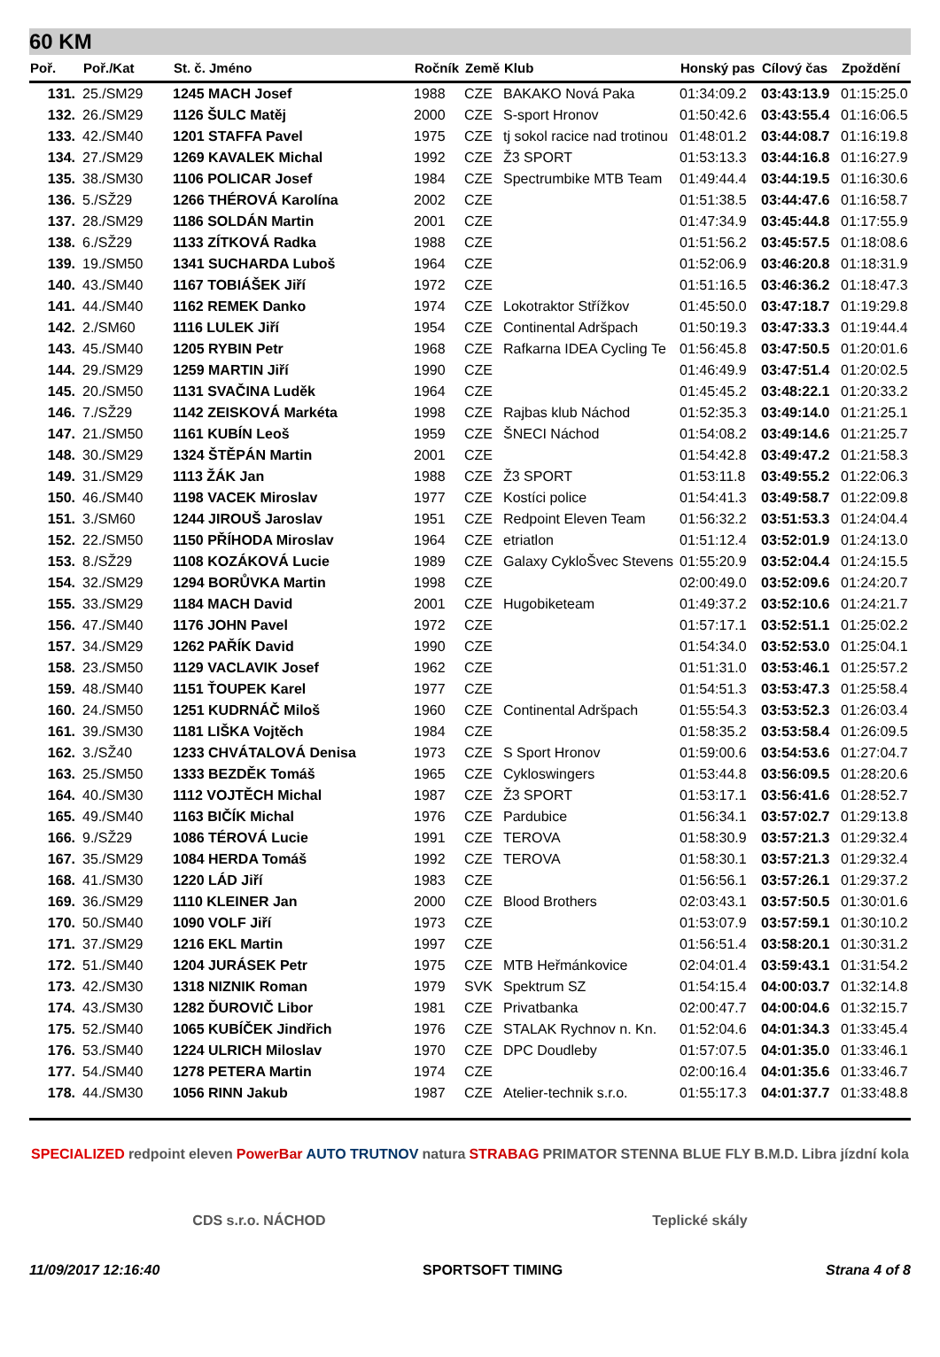60 KM
| Poř. | Poř./Kat | St. č. Jméno | Ročník | Země | Klub | Honský pas | Cílový čas | Zpoždění |
| --- | --- | --- | --- | --- | --- | --- | --- | --- |
| 131. | 25./SM29 | 1245 MACH Josef | 1988 | CZE | BAKAKO Nová Paka | 01:34:09.2 | 03:43:13.9 | 01:15:25.0 |
| 132. | 26./SM29 | 1126 ŠULC Matěj | 2000 | CZE | S-sport Hronov | 01:50:42.6 | 03:43:55.4 | 01:16:06.5 |
| 133. | 42./SM40 | 1201 STAFFA Pavel | 1975 | CZE | tj sokol racice nad trotinou | 01:48:01.2 | 03:44:08.7 | 01:16:19.8 |
| 134. | 27./SM29 | 1269 KAVALEK Michal | 1992 | CZE | Ž3 SPORT | 01:53:13.3 | 03:44:16.8 | 01:16:27.9 |
| 135. | 38./SM30 | 1106 POLICAR Josef | 1984 | CZE | Spectrumbike MTB Team | 01:49:44.4 | 03:44:19.5 | 01:16:30.6 |
| 136. | 5./SŽ29 | 1266 THÉROVÁ Karolína | 2002 | CZE | | 01:51:38.5 | 03:44:47.6 | 01:16:58.7 |
| 137. | 28./SM29 | 1186 SOLDÁN Martin | 2001 | CZE | | 01:47:34.9 | 03:45:44.8 | 01:17:55.9 |
| 138. | 6./SŽ29 | 1133 ZÍTKOVÁ Radka | 1988 | CZE | | 01:51:56.2 | 03:45:57.5 | 01:18:08.6 |
| 139. | 19./SM50 | 1341 SUCHARDA Luboš | 1964 | CZE | | 01:52:06.9 | 03:46:20.8 | 01:18:31.9 |
| 140. | 43./SM40 | 1167 TOBIÁŠEK Jiří | 1972 | CZE | | 01:51:16.5 | 03:46:36.2 | 01:18:47.3 |
| 141. | 44./SM40 | 1162 REMEK Danko | 1974 | CZE | Lokotraktor Střížkov | 01:45:50.0 | 03:47:18.7 | 01:19:29.8 |
| 142. | 2./SM60 | 1116 LULEK Jiří | 1954 | CZE | Continental Adršpach | 01:50:19.3 | 03:47:33.3 | 01:19:44.4 |
| 143. | 45./SM40 | 1205 RYBIN Petr | 1968 | CZE | Rafkarna IDEA Cycling Te | 01:56:45.8 | 03:47:50.5 | 01:20:01.6 |
| 144. | 29./SM29 | 1259 MARTIN Jiří | 1990 | CZE | | 01:46:49.9 | 03:47:51.4 | 01:20:02.5 |
| 145. | 20./SM50 | 1131 SVAČINA Luděk | 1964 | CZE | | 01:45:45.2 | 03:48:22.1 | 01:20:33.2 |
| 146. | 7./SŽ29 | 1142 ZEISKOVÁ Markéta | 1998 | CZE | Rajbas klub Náchod | 01:52:35.3 | 03:49:14.0 | 01:21:25.1 |
| 147. | 21./SM50 | 1161 KUBÍN Leoš | 1959 | CZE | ŠNECI Náchod | 01:54:08.2 | 03:49:14.6 | 01:21:25.7 |
| 148. | 30./SM29 | 1324 ŠTĚPÁN Martin | 2001 | CZE | | 01:54:42.8 | 03:49:47.2 | 01:21:58.3 |
| 149. | 31./SM29 | 1113 ŽÁK Jan | 1988 | CZE | Ž3 SPORT | 01:53:11.8 | 03:49:55.2 | 01:22:06.3 |
| 150. | 46./SM40 | 1198 VACEK Miroslav | 1977 | CZE | Kostíci police | 01:54:41.3 | 03:49:58.7 | 01:22:09.8 |
| 151. | 3./SM60 | 1244 JIROUŠ Jaroslav | 1951 | CZE | Redpoint Eleven Team | 01:56:32.2 | 03:51:53.3 | 01:24:04.4 |
| 152. | 22./SM50 | 1150 PŘÍHODA Miroslav | 1964 | CZE | etriatlon | 01:51:12.4 | 03:52:01.9 | 01:24:13.0 |
| 153. | 8./SŽ29 | 1108 KOZÁKOVÁ Lucie | 1989 | CZE | Galaxy CykloŠvec Stevens | 01:55:20.9 | 03:52:04.4 | 01:24:15.5 |
| 154. | 32./SM29 | 1294 BORŮVKA Martin | 1998 | CZE | | 02:00:49.0 | 03:52:09.6 | 01:24:20.7 |
| 155. | 33./SM29 | 1184 MACH David | 2001 | CZE | Hugobiketeam | 01:49:37.2 | 03:52:10.6 | 01:24:21.7 |
| 156. | 47./SM40 | 1176 JOHN Pavel | 1972 | CZE | | 01:57:17.1 | 03:52:51.1 | 01:25:02.2 |
| 157. | 34./SM29 | 1262 PAŘÍK David | 1990 | CZE | | 01:54:34.0 | 03:52:53.0 | 01:25:04.1 |
| 158. | 23./SM50 | 1129 VACLAVIK Josef | 1962 | CZE | | 01:51:31.0 | 03:53:46.1 | 01:25:57.2 |
| 159. | 48./SM40 | 1151 ŤOUPEK Karel | 1977 | CZE | | 01:54:51.3 | 03:53:47.3 | 01:25:58.4 |
| 160. | 24./SM50 | 1251 KUDRNÁČ Miloš | 1960 | CZE | Continental Adršpach | 01:55:54.3 | 03:53:52.3 | 01:26:03.4 |
| 161. | 39./SM30 | 1181 LIŠKA Vojtěch | 1984 | CZE | | 01:58:35.2 | 03:53:58.4 | 01:26:09.5 |
| 162. | 3./SŽ40 | 1233 CHVÁTALOVÁ Denisa | 1973 | CZE | S Sport Hronov | 01:59:00.6 | 03:54:53.6 | 01:27:04.7 |
| 163. | 25./SM50 | 1333 BEZDĚK Tomáš | 1965 | CZE | Cykloswingers | 01:53:44.8 | 03:56:09.5 | 01:28:20.6 |
| 164. | 40./SM30 | 1112 VOJTĚCH Michal | 1987 | CZE | Ž3 SPORT | 01:53:17.1 | 03:56:41.6 | 01:28:52.7 |
| 165. | 49./SM40 | 1163 BIČÍK Michal | 1976 | CZE | Pardubice | 01:56:34.1 | 03:57:02.7 | 01:29:13.8 |
| 166. | 9./SŽ29 | 1086 TÉROVÁ Lucie | 1991 | CZE | TEROVA | 01:58:30.9 | 03:57:21.3 | 01:29:32.4 |
| 167. | 35./SM29 | 1084 HERDA Tomáš | 1992 | CZE | TEROVA | 01:58:30.1 | 03:57:21.3 | 01:29:32.4 |
| 168. | 41./SM30 | 1220 LÁD Jiří | 1983 | CZE | | 01:56:56.1 | 03:57:26.1 | 01:29:37.2 |
| 169. | 36./SM29 | 1110 KLEINER Jan | 2000 | CZE | Blood Brothers | 02:03:43.1 | 03:57:50.5 | 01:30:01.6 |
| 170. | 50./SM40 | 1090 VOLF Jiří | 1973 | CZE | | 01:53:07.9 | 03:57:59.1 | 01:30:10.2 |
| 171. | 37./SM29 | 1216 EKL Martin | 1997 | CZE | | 01:56:51.4 | 03:58:20.1 | 01:30:31.2 |
| 172. | 51./SM40 | 1204 JURÁSEK Petr | 1975 | CZE | MTB Heřmánkovice | 02:04:01.4 | 03:59:43.1 | 01:31:54.2 |
| 173. | 42./SM30 | 1318 NIZNIK Roman | 1979 | SVK | Spektrum SZ | 01:54:15.4 | 04:00:03.7 | 01:32:14.8 |
| 174. | 43./SM30 | 1282 ĎUROVIČ Libor | 1981 | CZE | Privatbanka | 02:00:47.7 | 04:00:04.6 | 01:32:15.7 |
| 175. | 52./SM40 | 1065 KUBÍČEK Jindřich | 1976 | CZE | STALAK Rychnov n. Kn. | 01:52:04.6 | 04:01:34.3 | 01:33:45.4 |
| 176. | 53./SM40 | 1224 ULRICH Miloslav | 1970 | CZE | DPC Doudleby | 01:57:07.5 | 04:01:35.0 | 01:33:46.1 |
| 177. | 54./SM40 | 1278 PETERA Martin | 1974 | CZE | | 02:00:16.4 | 04:01:35.6 | 01:33:46.7 |
| 178. | 44./SM30 | 1056 RINN Jakub | 1987 | CZE | Atelier-technik s.r.o. | 01:55:17.3 | 04:01:37.7 | 01:33:48.8 |
SPECIALIZED redpoint eleven PowerBar AUTO TRUTNOV natura STRABAG PRIMATOR STENNA BLUE FLY B.M.D. Libra jízdní kola CDS s.r.o. NÁCHOD Teplické skály
11/09/2017 12:16:40 SPORTSOFT TIMING Strana 4 of 8